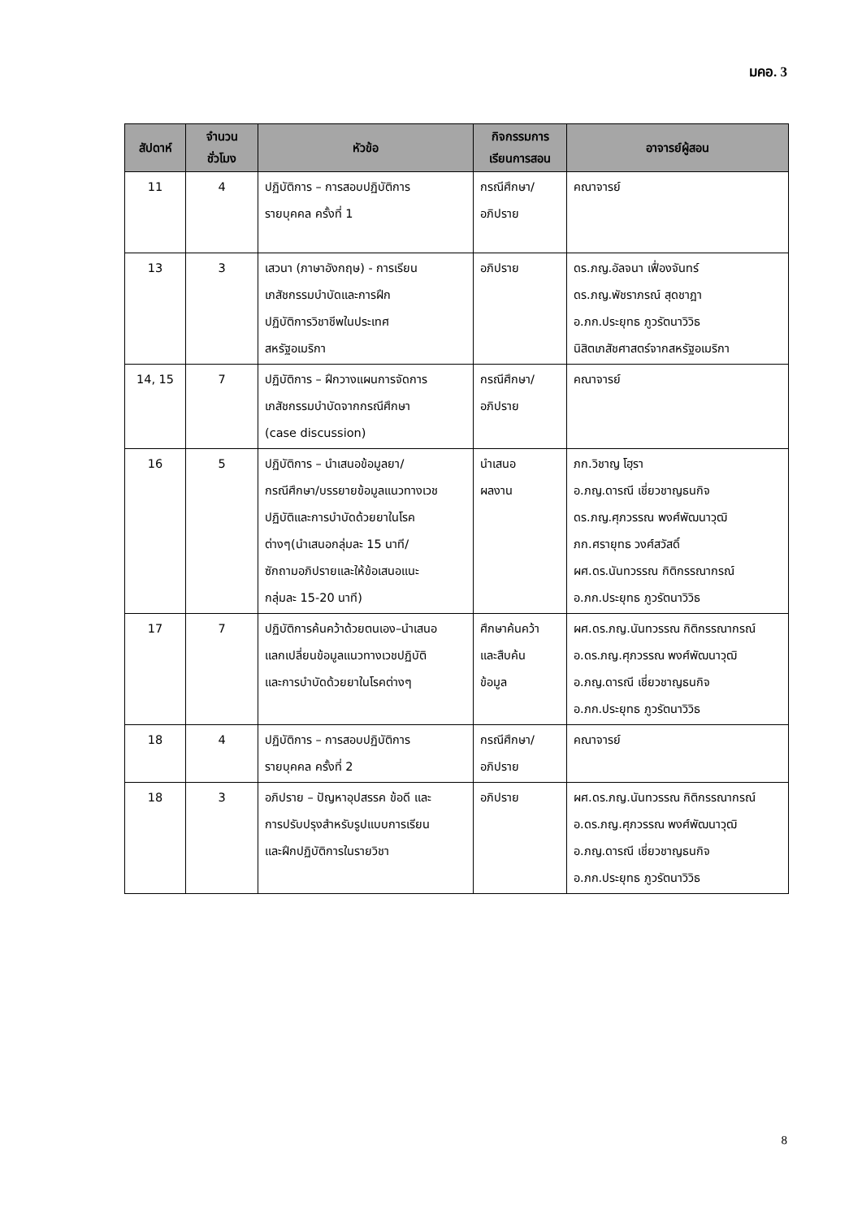มคอ. 3
| สัปดาห์ | จำนวน ชั่วโมง | หัวข้อ | กิจกรรมการ เรียนการสอน | อาจารย์ผู้สอน |
| --- | --- | --- | --- | --- |
| 11 | 4 | ปฏิบัติการ – การสอบปฏิบัติการ รายบุคคล ครั้งที่ 1 | กรณีศึกษา/ อภิปราย | คณาจารย์ |
| 13 | 3 | เสวนา (ภาษาอังกฤษ) - การเรียน เภสัชกรรมบำบัดและการฝึก ปฏิบัติการวิชาชีพในประเทศ สหรัฐอเมริกา | อภิปราย | ดร.ภญ.อัลจนา เฟื่องจันทร์ ดร.ภญ.พัชราภรณ์ สุดชาฎา อ.ภก.ประยุทธ ภูวรัตนาวิวิธ นิสิตเภสัชศาสตร์จากสหรัฐอเมริกา |
| 14, 15 | 7 | ปฏิบัติการ – ฝึกวางแผนการจัดการ เภสัชกรรมบำบัดจากกรณีศึกษา (case discussion) | กรณีศึกษา/ อภิปราย | คณาจารย์ |
| 16 | 5 | ปฏิบัติการ – นำเสนอข้อมูลยา/ กรณีศึกษา/บรรยายข้อมูลแนวทางเวช ปฏิบัติและการบำบัดด้วยยาในโรค ต่างๆ(นำเสนอกลุ่มละ 15 นาที/ ซักถามอภิปรายและให้ข้อเสนอแนะ กลุ่มละ 15-20 นาที) | นำเสนอ ผลงาน | ภก.วิชาญ โฮฺรา อ.ภญ.ดารณี เชี่ยวชาญธนกิจ ดร.ภญ.ศุภวรรณ พงศ์พัฒนาวุฒิ ภก.ศรายุทธ วงศ์สวัสดิ์ ผศ.ดร.นันทวรรณ กิติกรรณากรณ์ อ.ภก.ประยุทธ ภูวรัตนาวิวิธ |
| 17 | 7 | ปฏิบัติการค้นคว้าด้วยตนเอง–นำเสนอ แลกเปลี่ยนข้อมูลแนวทางเวชปฏิบัติ และการบำบัดด้วยยาในโรคต่างๆ | ศึกษาค้นคว้า และสืบค้น ข้อมูล | ผศ.ดร.ภญ.นันทวรรณ กิติกรรณากรณ์ อ.ดร.ภญ.ศุภวรรณ พงศ์พัฒนาวุฒิ อ.ภญ.ดารณี เชี่ยวชาญธนกิจ อ.ภก.ประยุทธ ภูวรัตนาวิวิธ |
| 18 | 4 | ปฏิบัติการ – การสอบปฏิบัติการ รายบุคคล ครั้งที่ 2 | กรณีศึกษา/ อภิปราย | คณาจารย์ |
| 18 | 3 | อภิปราย – ปัญหาอุปสรรค ข้อดี และ การปรับปรุงสำหรับรูปแบบการเรียน และฝึกปฏิบัติการในรายวิชา | อภิปราย | ผศ.ดร.ภญ.นันทวรรณ กิติกรรณากรณ์ อ.ดร.ภญ.ศุภวรรณ พงศ์พัฒนาวุฒิ อ.ภญ.ดารณี เชี่ยวชาญธนกิจ อ.ภก.ประยุทธ ภูวรัตนาวิวิธ |
8